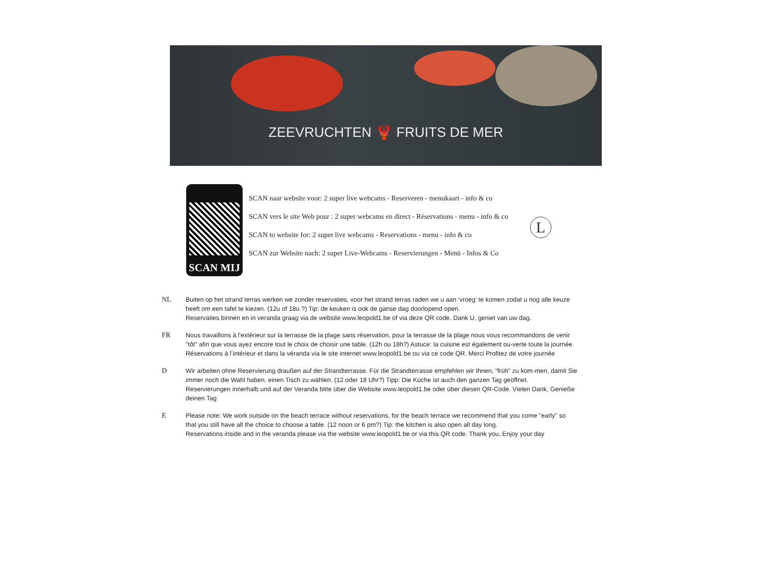ZEEVRUCHTEN 🦞 FRUITS DE MER
SCAN MIJ
SCAN naar website voor: 2 super live webcams - Reserveren - menukaart - info & co
SCAN vers le site Web pour : 2 super webcams en direct - Réservations - menu - info & co
SCAN to website for: 2 super live webcams - Reservations - menu - info & co
SCAN zur Website nach: 2 super Live-Webcams - Reservierungen - Menü - Infos & Co
L
NL Buiten op het strand terras werken we zonder reservaties, voor het strand terras raden we u aan ‘vroeg’ te komen zodat u nog alle keuze heeft om een tafel te kiezen. (12u of 18u ?) Tip: de keuken is ook de ganse dag doorlopend open.
Reservaties binnen en in veranda graag via de website www.leopold1.be of via deze QR code. Dank U, geniet van uw dag.
FR Nous travaillons à l'extérieur sur la terrasse de la plage sans réservation, pour la terrasse de la plage nous vous recommandons de venir "tôt" afin que vous ayez encore tout le choix de choisir une table. (12h ou 18h?) Astuce: la cuisine est également ou-verte toute la journée.
Réservations à l’intérieur et dans la véranda via le site internet www.leopold1.be ou via ce code QR. Merci Profitez de votre journée
D Wir arbeiten ohne Reservierung draußen auf der Strandterrasse. Für die Strandterrasse empfehlen wir Ihnen, “früh” zu kom-men, damit Sie immer noch die Wahl haben, einen Tisch zu wählen. (12 oder 18 Uhr?) Tipp: Die Küche ist auch den ganzen Tag geöffnet.
Reservierungen innerhalb und auf der Veranda bitte über die Website www.leopold1.be oder über diesen QR-Code. Vielen Dank, Genieße deinen Tag
E Please note: We work outside on the beach terrace without reservations, for the beach terrace we recommend that you come "early" so that you still have all the choice to choose a table. (12 noon or 6 pm?) Tip: the kitchen is also open all day long.
Reservations inside and in the veranda please via the website www.leopold1.be or via this QR code. Thank you, Enjoy your day